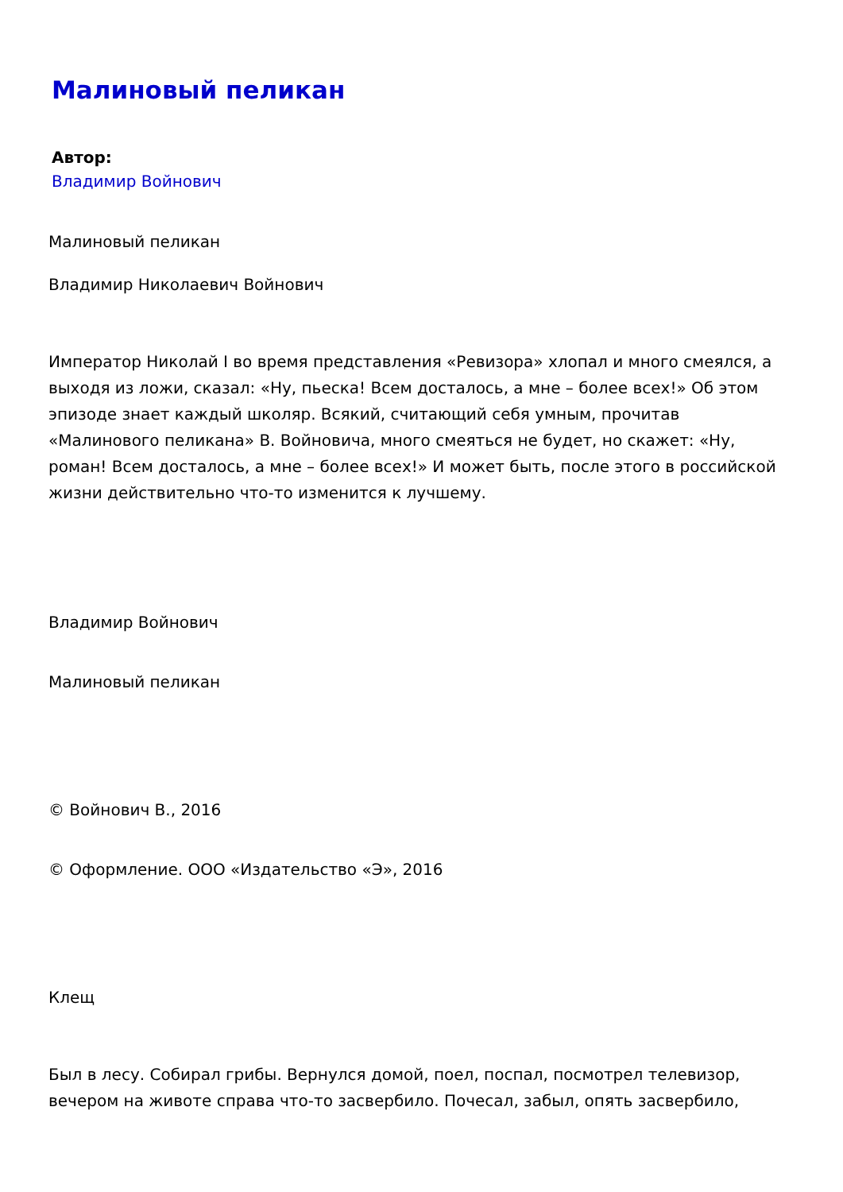Малиновый пеликан
Автор:
Владимир Войнович
Малиновый пеликан
Владимир Николаевич Войнович
Император Николай I во время представления «Ревизора» хлопал и много смеялся, а выходя из ложи, сказал: «Ну, пьеска! Всем досталось, а мне – более всех!» Об этом эпизоде знает каждый школяр. Всякий, считающий себя умным, прочитав «Малинового пеликана» В. Войновича, много смеяться не будет, но скажет: «Ну, роман! Всем досталось, а мне – более всех!» И может быть, после этого в российской жизни действительно что-то изменится к лучшему.
Владимир Войнович
Малиновый пеликан
© Войнович В., 2016
© Оформление. ООО «Издательство «Э», 2016
Клещ
Был в лесу. Собирал грибы. Вернулся домой, поел, поспал, посмотрел телевизор, вечером на животе справа что-то засвербило. Почесал, забыл, опять засвербило,